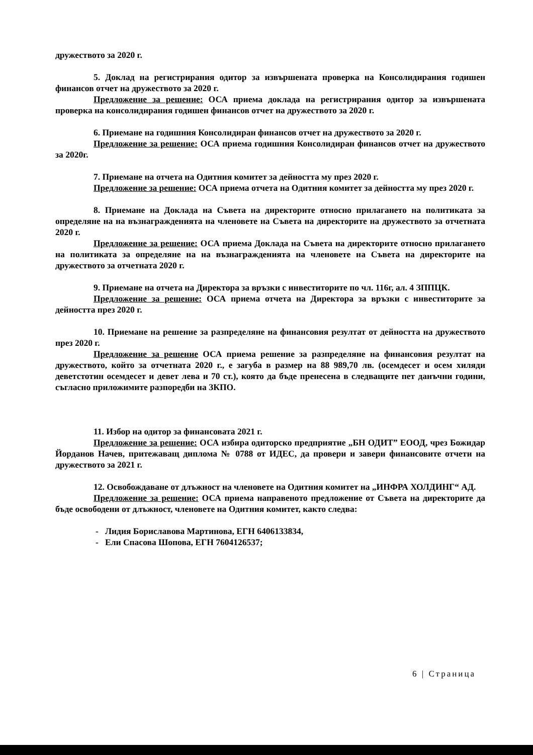дружеството за 2020 г.
5. Доклад на регистрирания одитор за извършената проверка на Консолидирания годишен финансов отчет на дружеството за 2020 г.
Предложение за решение: ОСА приема доклада на регистрирания одитор за извършената проверка на консолидирания годишен финансов отчет на дружеството за 2020 г.
6. Приемане на годишния Консолидиран финансов отчет на дружеството за 2020 г.
Предложение за решение: ОСА приема годишния Консолидиран финансов отчет на дружеството за 2020г.
7. Приемане на отчета на Одитния комитет за дейността му през 2020 г.
Предложение за решение: ОСА приема отчета на Одитния комитет за дейността му през 2020 г.
8. Приемане на Доклада на Съвета на директорите относно прилагането на политиката за определяне на на възнагражденията на членовете на Съвета на директорите на дружеството за отчетната 2020 г.
Предложение за решение: ОСА приема Доклада на Съвета на директорите относно прилагането на политиката за определяне на на възнагражденията на членовете на Съвета на директорите на дружеството за отчетната 2020 г.
9. Приемане на отчета на Директора за връзки с инвеститорите по чл. 116г, ал. 4 ЗППЦК.
Предложение за решение: ОСА приема отчета на Директора за връзки с инвеститорите за дейността през 2020 г.
10. Приемане на решение за разпределяне на финансовия резултат от дейността на дружеството през 2020 г.
Предложение за решение ОСА приема решение за разпределяне на финансовия резултат на дружеството, който за отчетната 2020 г., е загуба в размер на 88 989,70 лв. (осемдесет и осем хиляди деветстотин осемдесет и девет лева и 70 ст.), която да бъде пренесена в следващите пет данъчни години, съгласно приложимите разпоредби на ЗКПО.
11. Избор на одитор за финансовата 2021 г.
Предложение за решение: ОСА избира одиторско предприятие „БН ОДИТ” ЕООД, чрез Божидар Йорданов Начев, притежаващ диплома № 0788 от ИДЕС, да провери и завери финансовите отчети на дружеството за 2021 г.
12. Освобождаване от длъжност на членовете на Одитния комитет на „ИНФРА ХОЛДИНГ“ АД.
Предложение за решение: ОСА приема направеното предложение от Съвета на директорите да бъде освободени от длъжност, членовете на Одитния комитет, както следва:
- Лидия Бориславова Мартинова, ЕГН 6406133834,
- Ели Спасова Шопова, ЕГН 7604126537;
6 | Страница